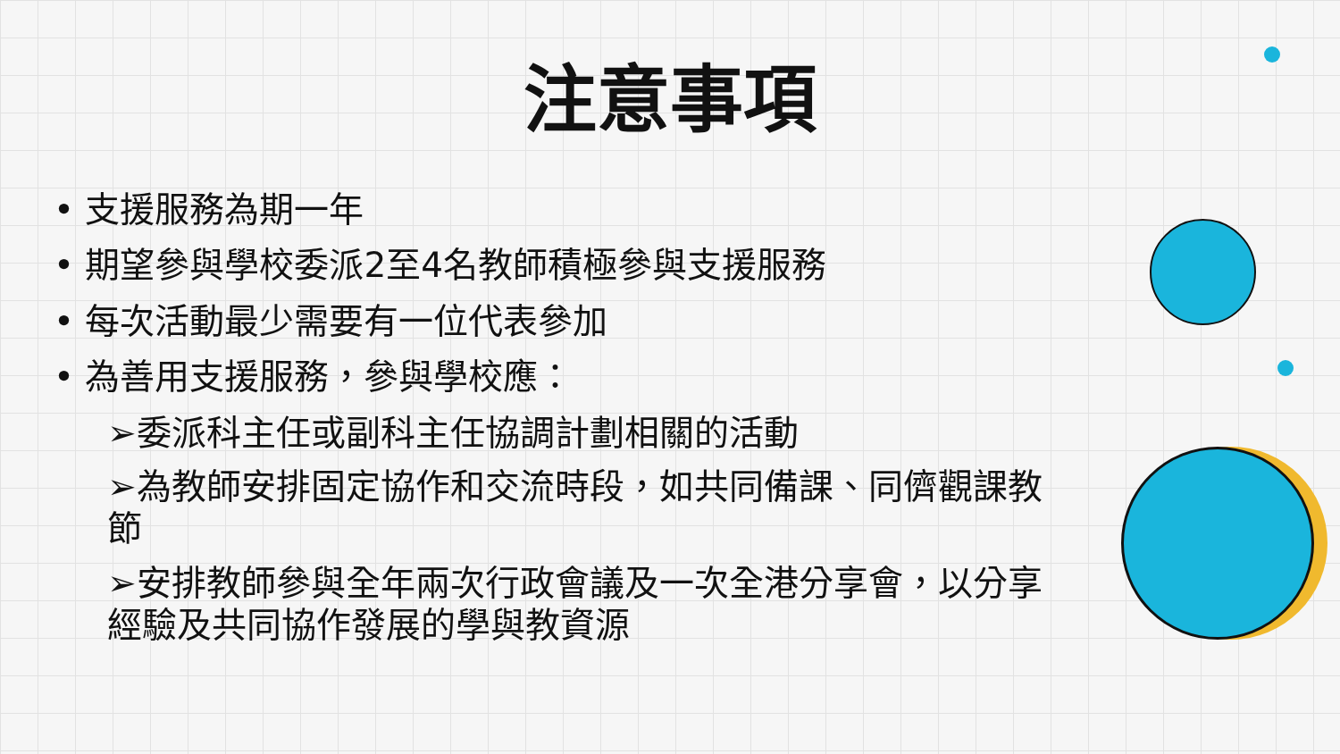注意事項
• 支援服務為期一年
• 期望參與學校委派2至4名教師積極參與支援服務
• 每次活動最少需要有一位代表參加
• 為善用支援服務，參與學校應：
➢委派科主任或副科主任協調計劃相關的活動
➢為教師安排固定協作和交流時段，如共同備課、同儕觀課教節
➢安排教師參與全年兩次行政會議及一次全港分享會，以分享經驗及共同協作發展的學與教資源